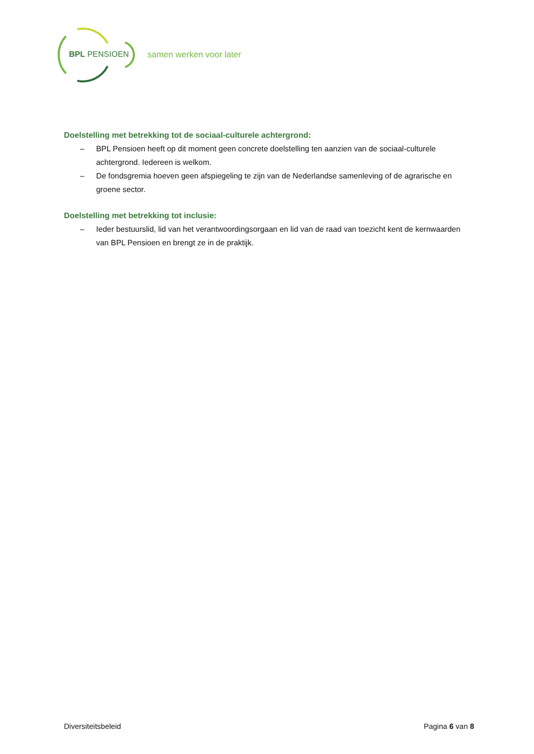BPL PENSIOEN samen werken voor later
Doelstelling met betrekking tot de sociaal-culturele achtergrond:
– BPL Pensioen heeft op dit moment geen concrete doelstelling ten aanzien van de sociaal-culturele achtergrond. Iedereen is welkom.
– De fondsgremia hoeven geen afspiegeling te zijn van de Nederlandse samenleving of de agrarische en groene sector.
Doelstelling met betrekking tot inclusie:
– Ieder bestuurslid, lid van het verantwoordingsorgaan en lid van de raad van toezicht kent de kernwaarden van BPL Pensioen en brengt ze in de praktijk.
Diversiteitsbeleid Pagina 6 van 8